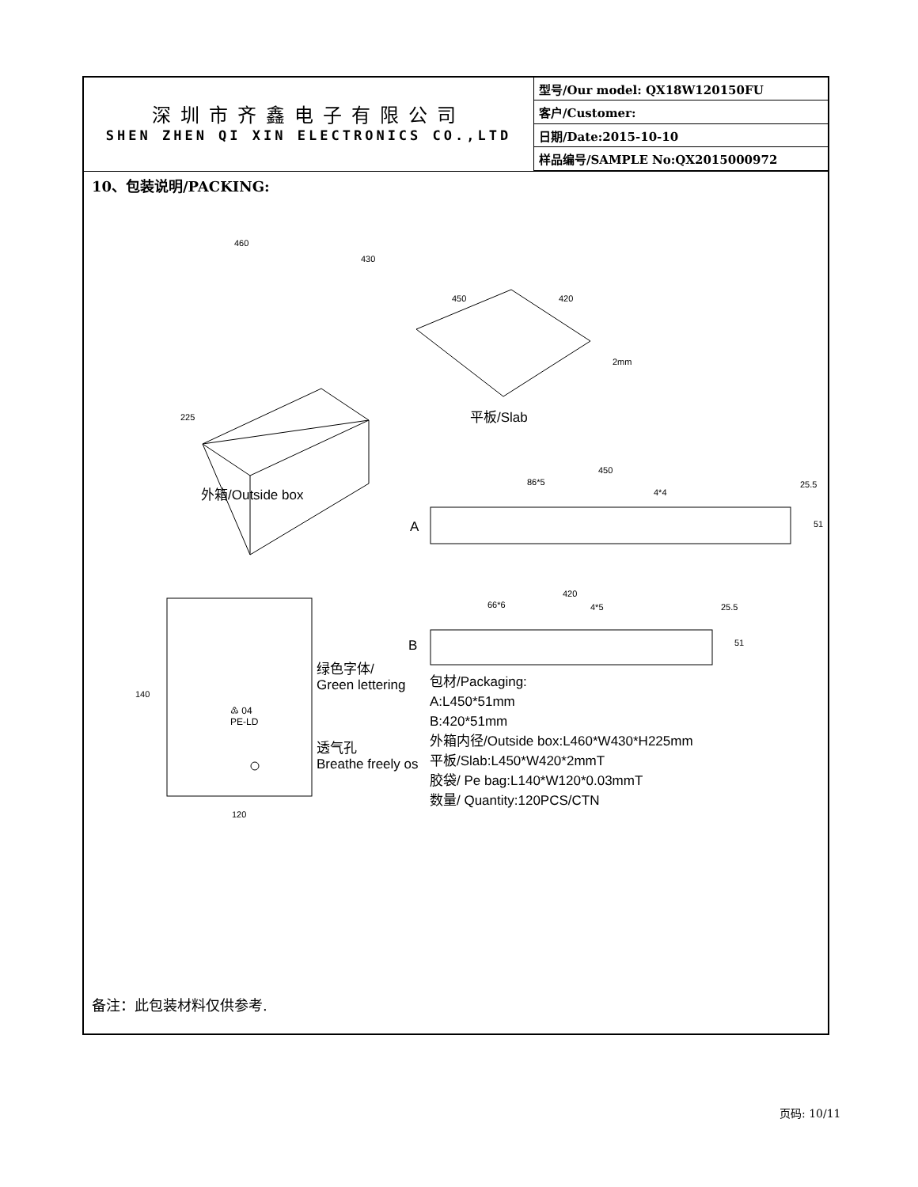深圳市齐鑫电子有限公司
SHEN ZHEN QI XIN ELECTRONICS CO.,LTD
| 型号/Our model: QX18W120150FU |
| 客户/Customer: |
| 日期/Date:2015-10-10 |
| 样品编号/SAMPLE No:QX2015000972 |
10、包装说明/PACKING:
460
430
450 420
2mm
225 平板/Slab
外箱/Outside box
450
86*5
4*4
25.5
51 A
420
66*6 4*5 25.5
51 B
140
绿色字体/
Green lettering
♳ 04
PE-LD
透气孔
Breathe freely os
120
包材/Packaging:
A:L450*51mm
B:420*51mm
外箱内径/Outside box:L460*W430*H225mm
平板/Slab:L450*W420*2mmT
胶袋/ Pe bag:L140*W120*0.03mmT
数量/ Quantity:120PCS/CTN
备注：此包装材料仅供参考.
页码: 10/11